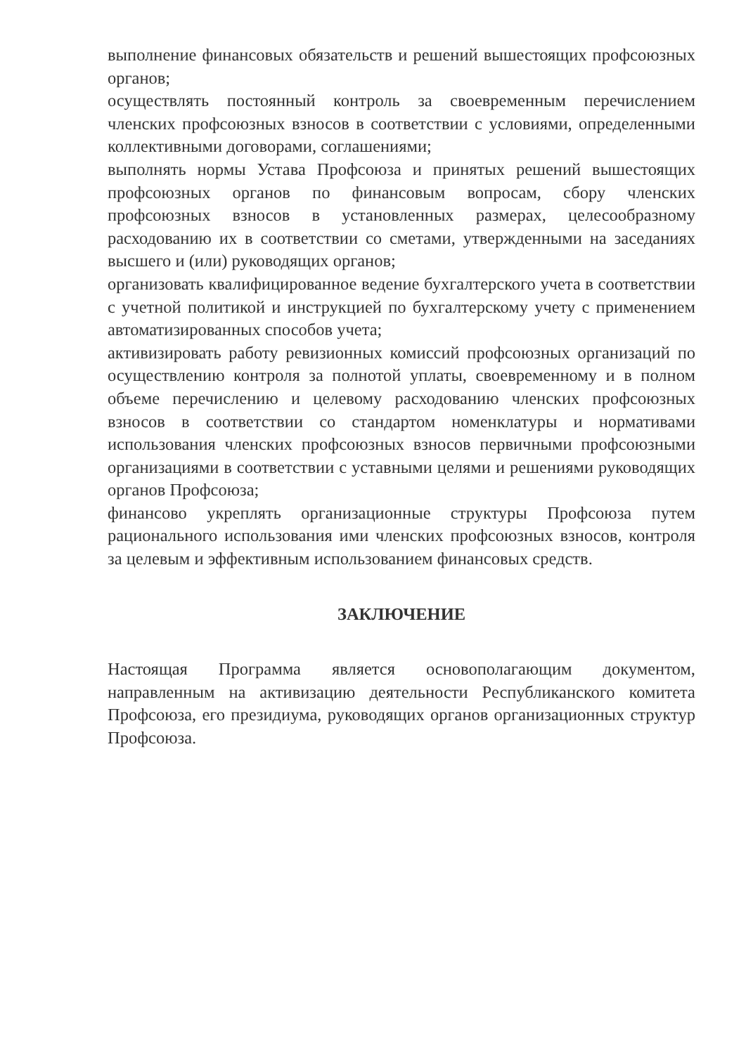выполнение финансовых обязательств и решений вышестоящих профсоюзных органов;
осуществлять постоянный контроль за своевременным перечислением членских профсоюзных взносов в соответствии с условиями, определенными коллективными договорами, соглашениями;
выполнять нормы Устава Профсоюза и принятых решений вышестоящих профсоюзных органов по финансовым вопросам, сбору членских профсоюзных взносов в установленных размерах, целесообразному расходованию их в соответствии со сметами, утвержденными на заседаниях высшего и (или) руководящих органов;
организовать квалифицированное ведение бухгалтерского учета в соответствии с учетной политикой и инструкцией по бухгалтерскому учету с применением автоматизированных способов учета;
активизировать работу ревизионных комиссий профсоюзных организаций по осуществлению контроля за полнотой уплаты, своевременному и в полном объеме перечислению и целевому расходованию членских профсоюзных взносов в соответствии со стандартом номенклатуры и нормативами использования членских профсоюзных взносов первичными профсоюзными организациями в соответствии с уставными целями и решениями руководящих органов Профсоюза;
финансово укреплять организационные структуры Профсоюза путем рационального использования ими членских профсоюзных взносов, контроля за целевым и эффективным использованием финансовых средств.
ЗАКЛЮЧЕНИЕ
Настоящая Программа является основополагающим документом, направленным на активизацию деятельности Республиканского комитета Профсоюза, его президиума, руководящих органов организационных структур Профсоюза.